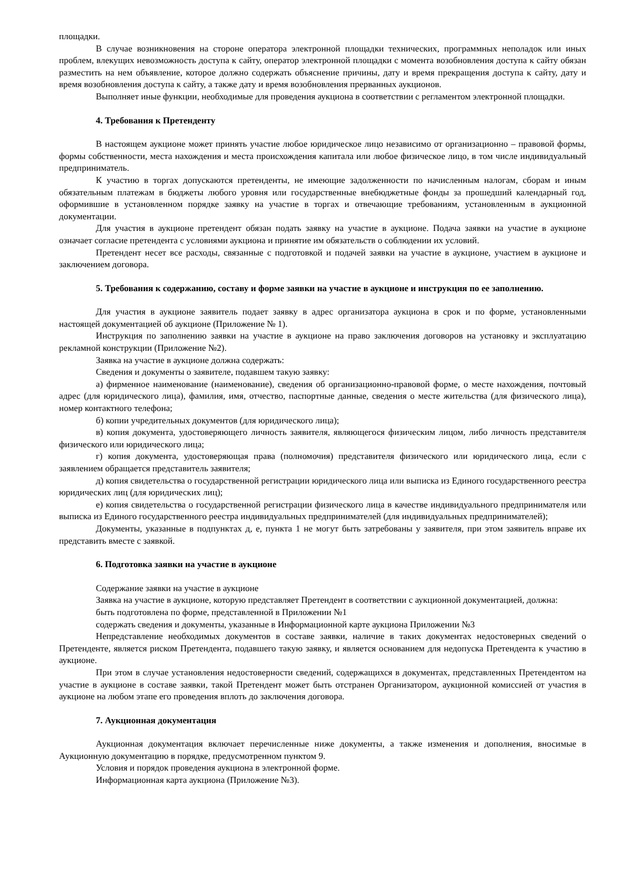площадки.
В случае возникновения на стороне оператора электронной площадки технических, программных неполадок или иных проблем, влекущих невозможность доступа к сайту, оператор электронной площадки с момента возобновления доступа к сайту обязан разместить на нем объявление, которое должно содержать объяснение причины, дату и время прекращения доступа к сайту, дату и время возобновления доступа к сайту, а также дату и время возобновления прерванных аукционов.
Выполняет иные функции, необходимые для проведения аукциона в соответствии с регламентом электронной площадки.
4. Требования к Претенденту
В настоящем аукционе может принять участие любое юридическое лицо независимо от организационно – правовой формы, формы собственности, места нахождения и места происхождения капитала или любое физическое лицо, в том числе индивидуальный предприниматель.
К участию в торгах допускаются претенденты, не имеющие задолженности по начисленным налогам, сборам и иным обязательным платежам в бюджеты любого уровня или государственные внебюджетные фонды за прошедший календарный год, оформившие в установленном порядке заявку на участие в торгах и отвечающие требованиям, установленным в аукционной документации.
Для участия в аукционе претендент обязан подать заявку на участие в аукционе. Подача заявки на участие в аукционе означает согласие претендента с условиями аукциона и принятие им обязательств о соблюдении их условий.
Претендент несет все расходы, связанные с подготовкой и подачей заявки на участие в аукционе, участием в аукционе и заключением договора.
5. Требования к содержанию, составу и форме заявки на участие в аукционе и инструкция по ее заполнению.
Для участия в аукционе заявитель подает заявку в адрес организатора аукциона в срок и по форме, установленными настоящей документацией об аукционе (Приложение № 1).
Инструкция по заполнению заявки на участие в аукционе на право заключения договоров на установку и эксплуатацию рекламной конструкции (Приложение №2).
Заявка на участие в аукционе должна содержать:
Сведения и документы о заявителе, подавшем такую заявку:
а) фирменное наименование (наименование), сведения об организационно-правовой форме, о месте нахождения, почтовый адрес (для юридического лица), фамилия, имя, отчество, паспортные данные, сведения о месте жительства (для физического лица), номер контактного телефона;
б) копии учредительных документов (для юридического лица);
в) копия документа, удостоверяющего личность заявителя, являющегося физическим лицом, либо личность представителя физического или юридического лица;
г) копия документа, удостоверяющая права (полномочия) представителя физического или юридического лица, если с заявлением обращается представитель заявителя;
д) копия свидетельства о государственной регистрации юридического лица или выписка из Единого государственного реестра юридических лиц (для юридических лиц);
е) копия свидетельства о государственной регистрации физического лица в качестве индивидуального предпринимателя или выписка из Единого государственного реестра индивидуальных предпринимателей (для индивидуальных предпринимателей);
Документы, указанные в подпунктах д, е, пункта 1 не могут быть затребованы у заявителя, при этом заявитель вправе их представить вместе с заявкой.
6. Подготовка заявки на участие в аукционе
Содержание заявки на участие в аукционе
Заявка на участие в аукционе, которую представляет Претендент в соответствии с аукционной документацией, должна:
быть подготовлена по форме, представленной в Приложении №1
содержать сведения и документы, указанные в Информационной карте аукциона Приложении №3
Непредставление необходимых документов в составе заявки, наличие в таких документах недостоверных сведений о Претенденте, является риском Претендента, подавшего такую заявку, и является основанием для недопуска Претендента к участию в аукционе.
При этом в случае установления недостоверности сведений, содержащихся в документах, представленных Претендентом на участие в аукционе в составе заявки, такой Претендент может быть отстранен Организатором, аукционной комиссией от участия в аукционе на любом этапе его проведения вплоть до заключения договора.
7. Аукционная документация
Аукционная документация включает перечисленные ниже документы, а также изменения и дополнения, вносимые в Аукционную документацию в порядке, предусмотренном пунктом 9.
Условия и порядок проведения аукциона в электронной форме.
Информационная карта аукциона (Приложение №3).